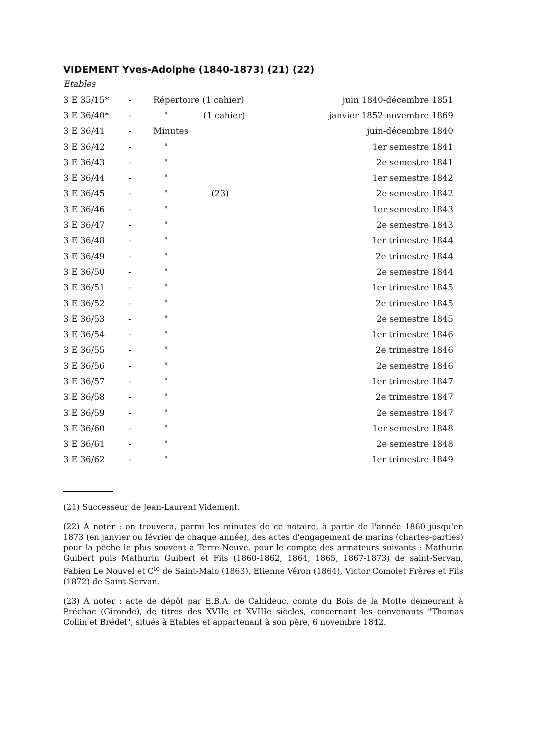VIDEMENT Yves-Adolphe (1840-1873) (21) (22)
Etables
| 3 E 35/15* | - | Répertoire (1 cahier) | | juin 1840-décembre 1851 |
| 3 E 36/40* | - | " | (1 cahier) | janvier 1852-novembre 1869 |
| 3 E 36/41 | - | Minutes | | juin-décembre 1840 |
| 3 E 36/42 | - | " | | 1er semestre 1841 |
| 3 E 36/43 | - | " | | 2e semestre 1841 |
| 3 E 36/44 | - | " | | 1er semestre 1842 |
| 3 E 36/45 | - | " | (23) | 2e semestre 1842 |
| 3 E 36/46 | - | " | | 1er semestre 1843 |
| 3 E 36/47 | - | " | | 2e semestre 1843 |
| 3 E 36/48 | - | " | | 1er trimestre 1844 |
| 3 E 36/49 | - | " | | 2e trimestre 1844 |
| 3 E 36/50 | - | " | | 2e semestre 1844 |
| 3 E 36/51 | - | " | | 1er trimestre 1845 |
| 3 E 36/52 | - | " | | 2e trimestre 1845 |
| 3 E 36/53 | - | " | | 2e semestre 1845 |
| 3 E 36/54 | - | " | | 1er trimestre 1846 |
| 3 E 36/55 | - | " | | 2e trimestre 1846 |
| 3 E 36/56 | - | " | | 2e semestre 1846 |
| 3 E 36/57 | - | " | | 1er trimestre 1847 |
| 3 E 36/58 | - | " | | 2e trimestre 1847 |
| 3 E 36/59 | - | " | | 2e semestre 1847 |
| 3 E 36/60 | - | " | | 1er semestre 1848 |
| 3 E 36/61 | - | " | | 2e semestre 1848 |
| 3 E 36/62 | - | " | | 1er trimestre 1849 |
(21) Successeur de Jean-Laurent Videment.
(22) A noter : on trouvera, parmi les minutes de ce notaire, à partir de l'année 1860 jusqu'en 1873 (en janvier ou février de chaque année), des actes d'engagement de marins (chartes-parties) pour la pêche le plus souvent à Terre-Neuve, pour le compte des armateurs suivants : Mathurin Guibert puis Mathurin Guibert et Fils (1860-1862, 1864, 1865, 1867-1873) de saint-Servan, Fabien Le Nouvel et C<sup>ie</sup> de Saint-Malo (1863), Etienne Véron (1864), Victor Comolet Frères et Fils (1872) de Saint-Servan.
(23) A noter : acte de dépôt par E.B.A. de Cahideuc, comte du Bois de la Motte demeurant à Préchac (Gironde), de titres des XVIIe et XVIIIe siècles, concernant les convenants "Thomas Collin et Brédel", situés à Etables et appartenant à son père, 6 novembre 1842.